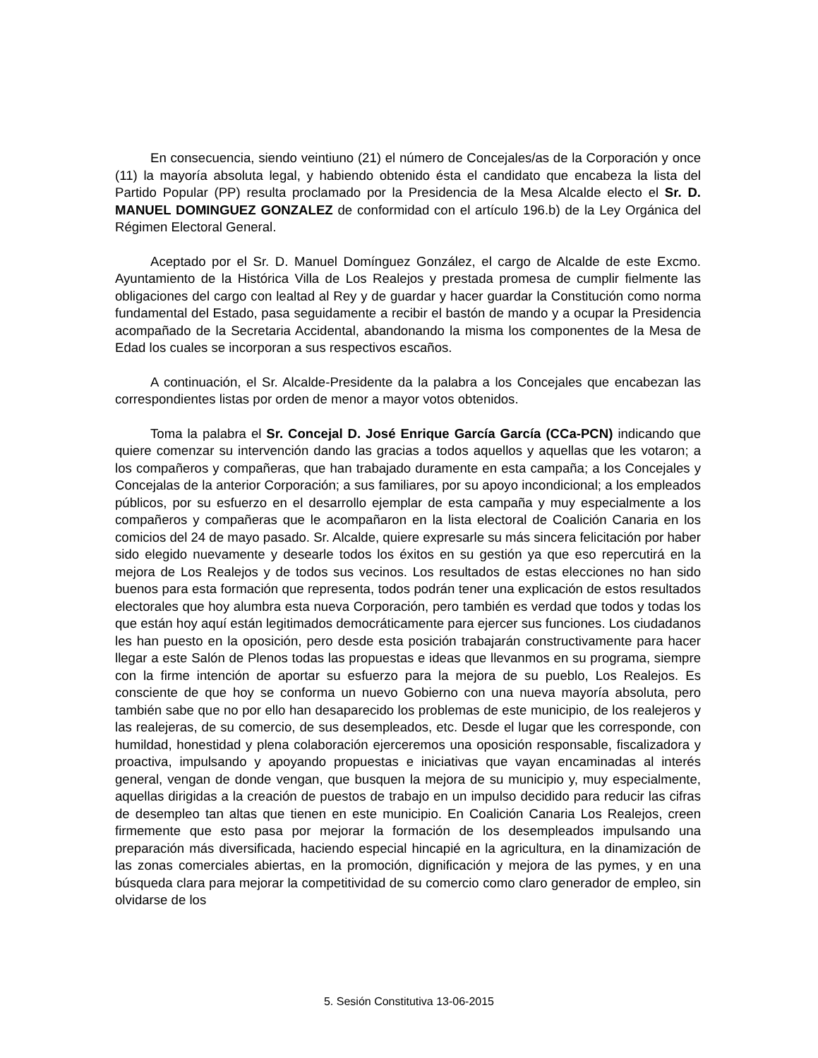En consecuencia, siendo veintiuno (21) el número de Concejales/as de la Corporación y once (11) la mayoría absoluta legal, y habiendo obtenido ésta el candidato que encabeza la lista del Partido Popular (PP) resulta proclamado por la Presidencia de la Mesa Alcalde electo el Sr. D. MANUEL DOMINGUEZ GONZALEZ de conformidad con el artículo 196.b) de la Ley Orgánica del Régimen Electoral General.
Aceptado por el Sr. D. Manuel Domínguez González, el cargo de Alcalde de este Excmo. Ayuntamiento de la Histórica Villa de Los Realejos y prestada promesa de cumplir fielmente las obligaciones del cargo con lealtad al Rey y de guardar y hacer guardar la Constitución como norma fundamental del Estado, pasa seguidamente a recibir el bastón de mando y a ocupar la Presidencia acompañado de la Secretaria Accidental, abandonando la misma los componentes de la Mesa de Edad los cuales se incorporan a sus respectivos escaños.
A continuación, el Sr. Alcalde-Presidente da la palabra a los Concejales que encabezan las correspondientes listas por orden de menor a mayor votos obtenidos.
Toma la palabra el Sr. Concejal D. José Enrique García García (CCa-PCN) indicando que quiere comenzar su intervención dando las gracias a todos aquellos y aquellas que les votaron; a los compañeros y compañeras, que han trabajado duramente en esta campaña; a los Concejales y Concejalas de la anterior Corporación; a sus familiares, por su apoyo incondicional; a los empleados públicos, por su esfuerzo en el desarrollo ejemplar de esta campaña y muy especialmente a los compañeros y compañeras que le acompañaron en la lista electoral de Coalición Canaria en los comicios del 24 de mayo pasado. Sr. Alcalde, quiere expresarle su más sincera felicitación por haber sido elegido nuevamente y desearle todos los éxitos en su gestión ya que eso repercutirá en la mejora de Los Realejos y de todos sus vecinos. Los resultados de estas elecciones no han sido buenos para esta formación que representa, todos podrán tener una explicación de estos resultados electorales que hoy alumbra esta nueva Corporación, pero también es verdad que todos y todas los que están hoy aquí están legitimados democráticamente para ejercer sus funciones. Los ciudadanos les han puesto en la oposición, pero desde esta posición trabajarán constructivamente para hacer llegar a este Salón de Plenos todas las propuestas e ideas que llevanmos en su programa, siempre con la firme intención de aportar su esfuerzo para la mejora de su pueblo, Los Realejos. Es consciente de que hoy se conforma un nuevo Gobierno con una nueva mayoría absoluta, pero también sabe que no por ello han desaparecido los problemas de este municipio, de los realejeros y las realejeras, de su comercio, de sus desempleados, etc. Desde el lugar que les corresponde, con humildad, honestidad y plena colaboración ejerceremos una oposición responsable, fiscalizadora y proactiva, impulsando y apoyando propuestas e iniciativas que vayan encaminadas al interés general, vengan de donde vengan, que busquen la mejora de su municipio y, muy especialmente, aquellas dirigidas a la creación de puestos de trabajo en un impulso decidido para reducir las cifras de desempleo tan altas que tienen en este municipio. En Coalición Canaria Los Realejos, creen firmemente que esto pasa por mejorar la formación de los desempleados impulsando una preparación más diversificada, haciendo especial hincapié en la agricultura, en la dinamización de las zonas comerciales abiertas, en la promoción, dignificación y mejora de las pymes, y en una búsqueda clara para mejorar la competitividad de su comercio como claro generador de empleo, sin olvidarse de los
5. Sesión Constitutiva 13-06-2015